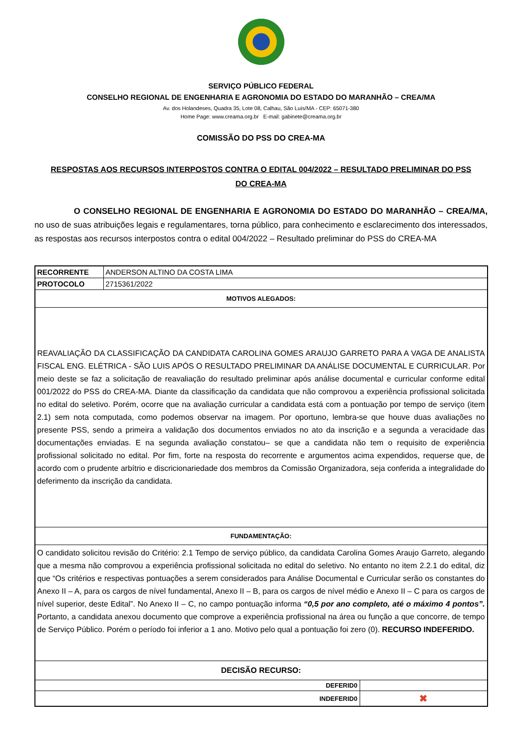SERVIÇO PÚBLICO FEDERAL
CONSELHO REGIONAL DE ENGENHARIA E AGRONOMIA DO ESTADO DO MARANHÃO – CREA/MA
Av. dos Holandeses, Quadra 35, Lote 08, Calhau, São Luís/MA - CEP: 65071-380
Home Page: www.creama.org.br E-mail: gabinete@creama.org.br
COMISSÃO DO PSS DO CREA-MA
RESPOSTAS AOS RECURSOS INTERPOSTOS CONTRA O EDITAL 004/2022 – RESULTADO PRELIMINAR DO PSS DO CREA-MA
O CONSELHO REGIONAL DE ENGENHARIA E AGRONOMIA DO ESTADO DO MARANHÃO – CREA/MA, no uso de suas atribuições legais e regulamentares, torna público, para conhecimento e esclarecimento dos interessados, as respostas aos recursos interpostos contra o edital 004/2022 – Resultado preliminar do PSS do CREA-MA
| RECORRENTE | ANDERSON ALTINO DA COSTA LIMA | |
| PROTOCOLO | 2715361/2022 | |
| MOTIVOS ALEGADOS: | | |
| REAVALIAÇÃO DA CLASSIFICAÇÃO DA CANDIDATA CAROLINA GOMES ARAUJO GARRETO PARA A VAGA DE ANALISTA FISCAL ENG. ELÉTRICA - SÃO LUIS APÓS O RESULTADO PRELIMINAR DA ANÁLISE DOCUMENTAL E CURRICULAR. Por meio deste se faz a solicitação de reavaliação do resultado preliminar após análise documental e curricular conforme edital 001/2022 do PSS do CREA-MA. Diante da classificação da candidata que não comprovou a experiência profissional solicitada no edital do seletivo. Porém, ocorre que na avaliação curricular a candidata está com a pontuação por tempo de serviço (item 2.1) sem nota computada, como podemos observar na imagem. Por oportuno, lembra-se que houve duas avaliações no presente PSS, sendo a primeira a validação dos documentos enviados no ato da inscrição e a segunda a veracidade das documentações enviadas. E na segunda avaliação constatou– se que a candidata não tem o requisito de experiência profissional solicitado no edital. Por fim, forte na resposta do recorrente e argumentos acima expendidos, requerse que, de acordo com o prudente arbítrio e discricionariedade dos membros da Comissão Organizadora, seja conferida a integralidade do deferimento da inscrição da candidata. | | |
| FUNDAMENTAÇÃO: | | |
| O candidato solicitou revisão do Critério: 2.1 Tempo de serviço público, da candidata Carolina Gomes Araujo Garreto, alegando que a mesma não comprovou a experiência profissional solicitada no edital do seletivo. No entanto no item 2.2.1 do edital, diz que “Os critérios e respectivas pontuações a serem considerados para Análise Documental e Curricular serão os constantes do Anexo II – A, para os cargos de nível fundamental, Anexo II – B, para os cargos de nível médio e Anexo II – C para os cargos de nível superior, deste Edital”. No Anexo II – C, no campo pontuação informa “0,5 por ano completo, até o máximo 4 pontos”. Portanto, a candidata anexou documento que comprove a experiência profissional na área ou função a que concorre, de tempo de Serviço Público. Porém o período foi inferior a 1 ano. Motivo pelo qual a pontuação foi zero (0). RECURSO INDEFERIDO. | | |
| DECISÃO RECURSO: | | |
| DEFERID0 | | |
| INDEFERID0 | | ✖ |